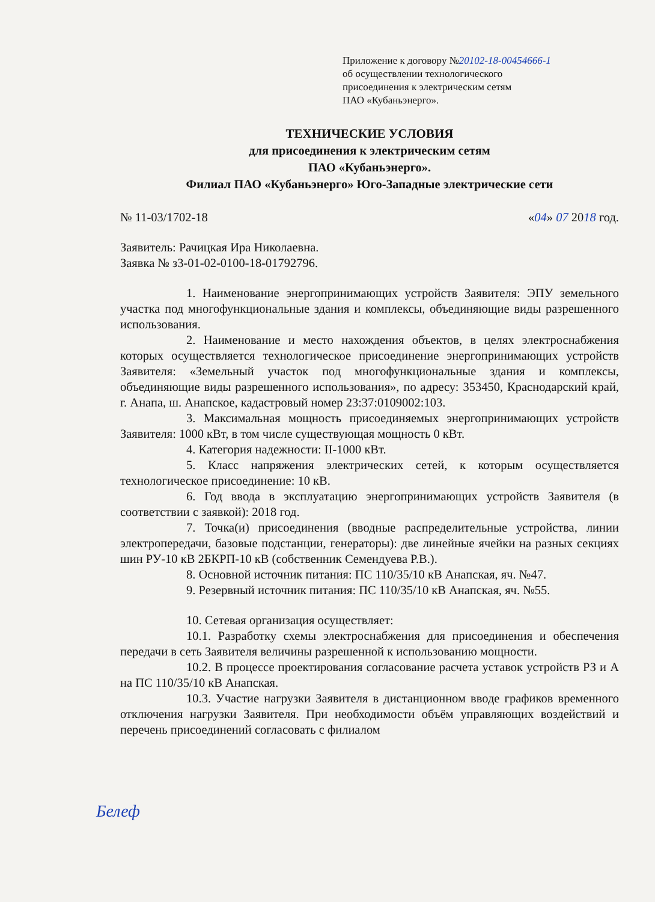Приложение к договору №20102-18-00454666-1
об осуществлении технологического
присоединения к электрическим сетям
ПАО «Кубаньэнерго».
ТЕХНИЧЕСКИЕ УСЛОВИЯ
для присоединения к электрическим сетям
ПАО «Кубаньэнерго».
Филиал ПАО «Кубаньэнерго» Юго-Западные электрические сети
№ 11-03/1702-18 «04» 07 2018 год.
Заявитель: Рачицкая Ира Николаевна.
Заявка № з3-01-02-0100-18-01792796.
1. Наименование энергопринимающих устройств Заявителя: ЭПУ земельного участка под многофункциональные здания и комплексы, объединяющие виды разрешенного использования.
2. Наименование и место нахождения объектов, в целях электроснабжения которых осуществляется технологическое присоединение энергопринимающих устройств Заявителя: «Земельный участок под многофункциональные здания и комплексы, объединяющие виды разрешенного использования», по адресу: 353450, Краснодарский край, г. Анапа, ш. Анапское, кадастровый номер 23:37:0109002:103.
3. Максимальная мощность присоединяемых энергопринимающих устройств Заявителя: 1000 кВт, в том числе существующая мощность 0 кВт.
4. Категория надежности: II-1000 кВт.
5. Класс напряжения электрических сетей, к которым осуществляется технологическое присоединение: 10 кВ.
6. Год ввода в эксплуатацию энергопринимающих устройств Заявителя (в соответствии с заявкой): 2018 год.
7. Точка(и) присоединения (вводные распределительные устройства, линии электропередачи, базовые подстанции, генераторы): две линейные ячейки на разных секциях шин РУ-10 кВ 2БКРП-10 кВ (собственник Семендуева Р.В.).
8. Основной источник питания: ПС 110/35/10 кВ Анапская, яч. №47.
9. Резервный источник питания: ПС 110/35/10 кВ Анапская, яч. №55.
10. Сетевая организация осуществляет:
10.1. Разработку схемы электроснабжения для присоединения и обеспечения передачи в сеть Заявителя величины разрешенной к использованию мощности.
10.2. В процессе проектирования согласование расчета уставок устройств РЗ и А на ПС 110/35/10 кВ Анапская.
10.3. Участие нагрузки Заявителя в дистанционном вводе графиков временного отключения нагрузки Заявителя. При необходимости объём управляющих воздействий и перечень присоединений согласовать с филиалом
Белеф